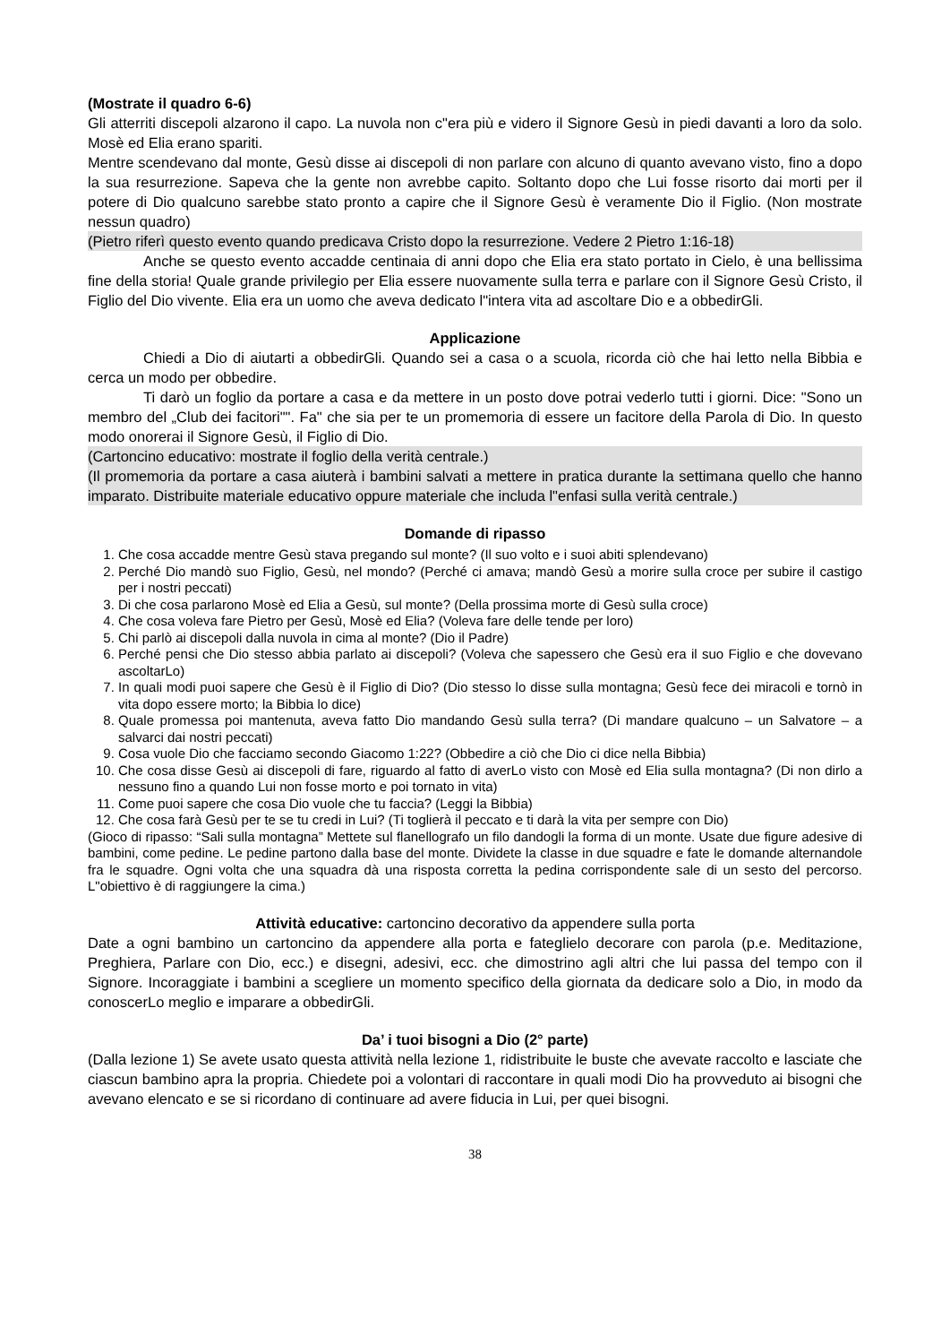(Mostrate il quadro 6-6)
Gli atterriti discepoli alzarono il capo. La nuvola non c"era più e videro il Signore Gesù in piedi davanti a loro da solo. Mosè ed Elia erano spariti.
Mentre scendevano dal monte, Gesù disse ai discepoli di non parlare con alcuno di quanto avevano visto, fino a dopo la sua resurrezione. Sapeva che la gente non avrebbe capito. Soltanto dopo che Lui fosse risorto dai morti per il potere di Dio qualcuno sarebbe stato pronto a capire che il Signore Gesù è veramente Dio il Figlio. (Non mostrate nessun quadro)
(Pietro riferì questo evento quando predicava Cristo dopo la resurrezione. Vedere 2 Pietro 1:16-18)
Anche se questo evento accadde centinaia di anni dopo che Elia era stato portato in Cielo, è una bellissima fine della storia! Quale grande privilegio per Elia essere nuovamente sulla terra e parlare con il Signore Gesù Cristo, il Figlio del Dio vivente. Elia era un uomo che aveva dedicato l"intera vita ad ascoltare Dio e a obbedirGli.
Applicazione
Chiedi a Dio di aiutarti a obbedirGli. Quando sei a casa o a scuola, ricorda ciò che hai letto nella Bibbia e cerca un modo per obbedire.
Ti darò un foglio da portare a casa e da mettere in un posto dove potrai vederlo tutti i giorni. Dice: "Sono un membro del „Club dei facitori"". Fa" che sia per te un promemoria di essere un facitore della Parola di Dio. In questo modo onorerai il Signore Gesù, il Figlio di Dio.
(Cartoncino educativo: mostrate il foglio della verità centrale.)
(Il promemoria da portare a casa aiuterà i bambini salvati a mettere in pratica durante la settimana quello che hanno imparato. Distribuite materiale educativo oppure materiale che includa l"enfasi sulla verità centrale.)
Domande di ripasso
1. Che cosa accadde mentre Gesù stava pregando sul monte? (Il suo volto e i suoi abiti splendevano)
2. Perché Dio mandò suo Figlio, Gesù, nel mondo? (Perché ci amava; mandò Gesù a morire sulla croce per subire il castigo per i nostri peccati)
3. Di che cosa parlarono Mosè ed Elia a Gesù, sul monte? (Della prossima morte di Gesù sulla croce)
4. Che cosa voleva fare Pietro per Gesù, Mosè ed Elia? (Voleva fare delle tende per loro)
5. Chi parlò ai discepoli dalla nuvola in cima al monte? (Dio il Padre)
6. Perché pensi che Dio stesso abbia parlato ai discepoli? (Voleva che sapessero che Gesù era il suo Figlio e che dovevano ascoltarLo)
7. In quali modi puoi sapere che Gesù è il Figlio di Dio? (Dio stesso lo disse sulla montagna; Gesù fece dei miracoli e tornò in vita dopo essere morto; la Bibbia lo dice)
8. Quale promessa poi mantenuta, aveva fatto Dio mandando Gesù sulla terra? (Di mandare qualcuno – un Salvatore – a salvarci dai nostri peccati)
9. Cosa vuole Dio che facciamo secondo Giacomo 1:22? (Obbedire a ciò che Dio ci dice nella Bibbia)
10. Che cosa disse Gesù ai discepoli di fare, riguardo al fatto di averLo visto con Mosè ed Elia sulla montagna? (Di non dirlo a nessuno fino a quando Lui non fosse morto e poi tornato in vita)
11. Come puoi sapere che cosa Dio vuole che tu faccia? (Leggi la Bibbia)
12. Che cosa farà Gesù per te se tu credi in Lui? (Ti toglierà il peccato e ti darà la vita per sempre con Dio)
(Gioco di ripasso: “Sali sulla montagna” Mettete sul flanellografo un filo dandogli la forma di un monte. Usate due figure adesive di bambini, come pedine. Le pedine partono dalla base del monte. Dividete la classe in due squadre e fate le domande alternandole fra le squadre. Ogni volta che una squadra dà una risposta corretta la pedina corrispondente sale di un sesto del percorso. L"obiettivo è di raggiungere la cima.)
Attività educative: cartoncino decorativo da appendere sulla porta
Date a ogni bambino un cartoncino da appendere alla porta e fateglielo decorare con parola (p.e. Meditazione, Preghiera, Parlare con Dio, ecc.) e disegni, adesivi, ecc. che dimostrino agli altri che lui passa del tempo con il Signore. Incoraggiate i bambini a scegliere un momento specifico della giornata da dedicare solo a Dio, in modo da conoscerLo meglio e imparare a obbedirGli.
Da’ i tuoi bisogni a Dio (2° parte)
(Dalla lezione 1) Se avete usato questa attività nella lezione 1, ridistribuite le buste che avevate raccolto e lasciate che ciascun bambino apra la propria. Chiedete poi a volontari di raccontare in quali modi Dio ha provveduto ai bisogni che avevano elencato e se si ricordano di continuare ad avere fiducia in Lui, per quei bisogni.
38